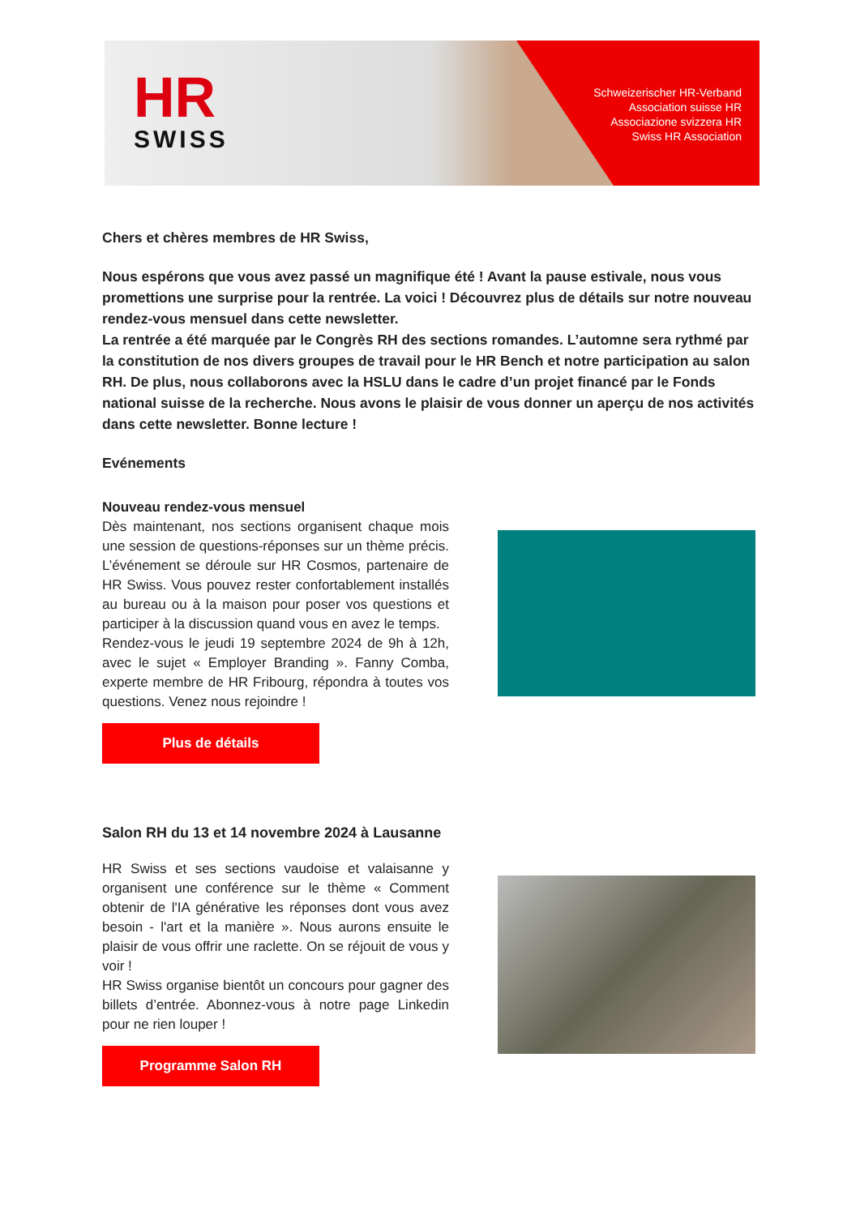HR
SWISS
Schweizerischer HR-Verband
Association suisse HR
Associazione svizzera HR
Swiss HR Association
Chers et chères membres de HR Swiss,
Nous espérons que vous avez passé un magnifique été ! Avant la pause estivale, nous vous promettions une surprise pour la rentrée. La voici ! Découvrez plus de détails sur notre nouveau rendez-vous mensuel dans cette newsletter.
La rentrée a été marquée par le Congrès RH des sections romandes. L’automne sera rythmé par la constitution de nos divers groupes de travail pour le HR Bench et notre participation au salon RH. De plus, nous collaborons avec la HSLU dans le cadre d’un projet financé par le Fonds national suisse de la recherche. Nous avons le plaisir de vous donner un aperçu de nos activités dans cette newsletter. Bonne lecture !
Evénements
Nouveau rendez-vous mensuel
Dès maintenant, nos sections organisent chaque mois une session de questions-réponses sur un thème précis. L’événement se déroule sur HR Cosmos, partenaire de HR Swiss. Vous pouvez rester confortablement installés au bureau ou à la maison pour poser vos questions et participer à la discussion quand vous en avez le temps.
Rendez-vous le jeudi 19 septembre 2024 de 9h à 12h, avec le sujet « Employer Branding ». Fanny Comba, experte membre de HR Fribourg, répondra à toutes vos questions. Venez nous rejoindre !
Plus de détails
Salon RH du 13 et 14 novembre 2024 à Lausanne
HR Swiss et ses sections vaudoise et valaisanne y organisent une conférence sur le thème « Comment obtenir de l'IA générative les réponses dont vous avez besoin - l'art et la manière ». Nous aurons ensuite le plaisir de vous offrir une raclette. On se réjouit de vous y voir !
HR Swiss organise bientôt un concours pour gagner des billets d’entrée. Abonnez-vous à notre page Linkedin pour ne rien louper !
Programme Salon RH